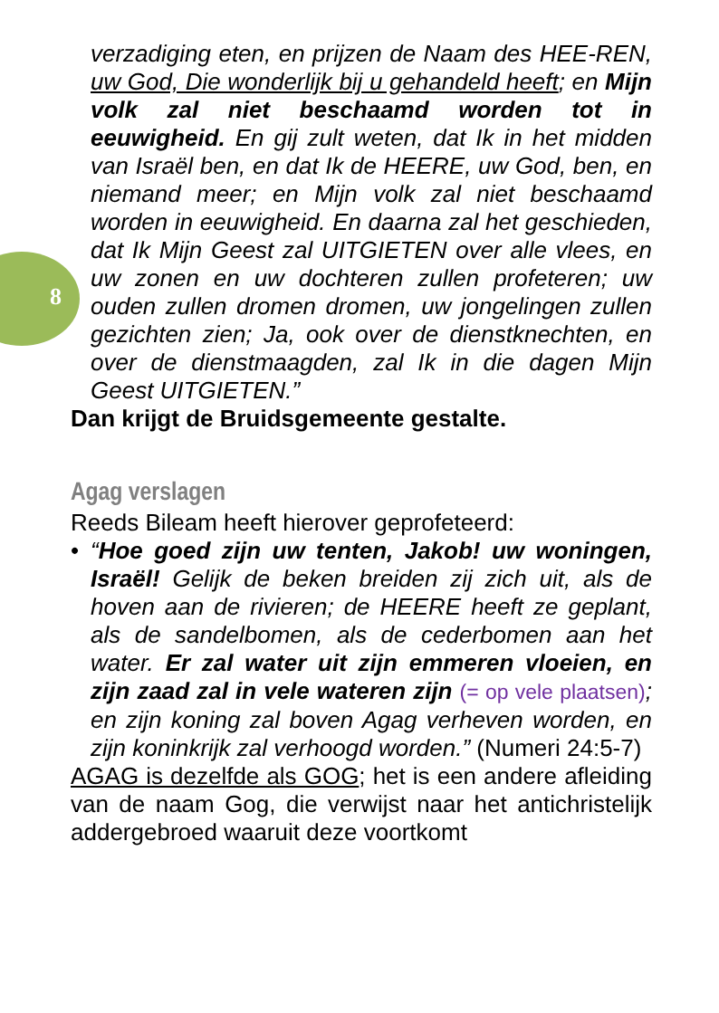8
verzadiging eten, en prijzen de Naam des HEE-REN, uw God, Die wonderlijk bij u gehandeld heeft; en Mijn volk zal niet beschaamd worden tot in eeuwigheid. En gij zult weten, dat Ik in het midden van Israël ben, en dat Ik de HEERE, uw God, ben, en niemand meer; en Mijn volk zal niet beschaamd worden in eeuwigheid. En daarna zal het geschieden, dat Ik Mijn Geest zal UITGIETEN over alle vlees, en uw zonen en uw dochteren zullen profeteren; uw ouden zullen dromen dromen, uw jongelingen zullen gezichten zien; Ja, ook over de dienstknechten, en over de dienstmaagden, zal Ik in die dagen Mijn Geest UITGIETEN.”
Dan krijgt de Bruidsgemeente gestalte.
Agag verslagen
Reeds Bileam heeft hierover geprofeteerd:
• “Hoe goed zijn uw tenten, Jakob! uw woningen, Israël! Gelijk de beken breiden zij zich uit, als de hoven aan de rivieren; de HEERE heeft ze geplant, als de sandelbomen, als de cederbomen aan het water. Er zal water uit zijn emmeren vloeien, en zijn zaad zal in vele wateren zijn (= op vele plaatsen); en zijn koning zal boven Agag verheven worden, en zijn koninkrijk zal verhoogd worden.” (Numeri 24:5-7)
AGAG is dezelfde als GOG; het is een andere afleiding van de naam Gog, die verwijst naar het antichristelijk addergebroed waaruit deze voortkomt